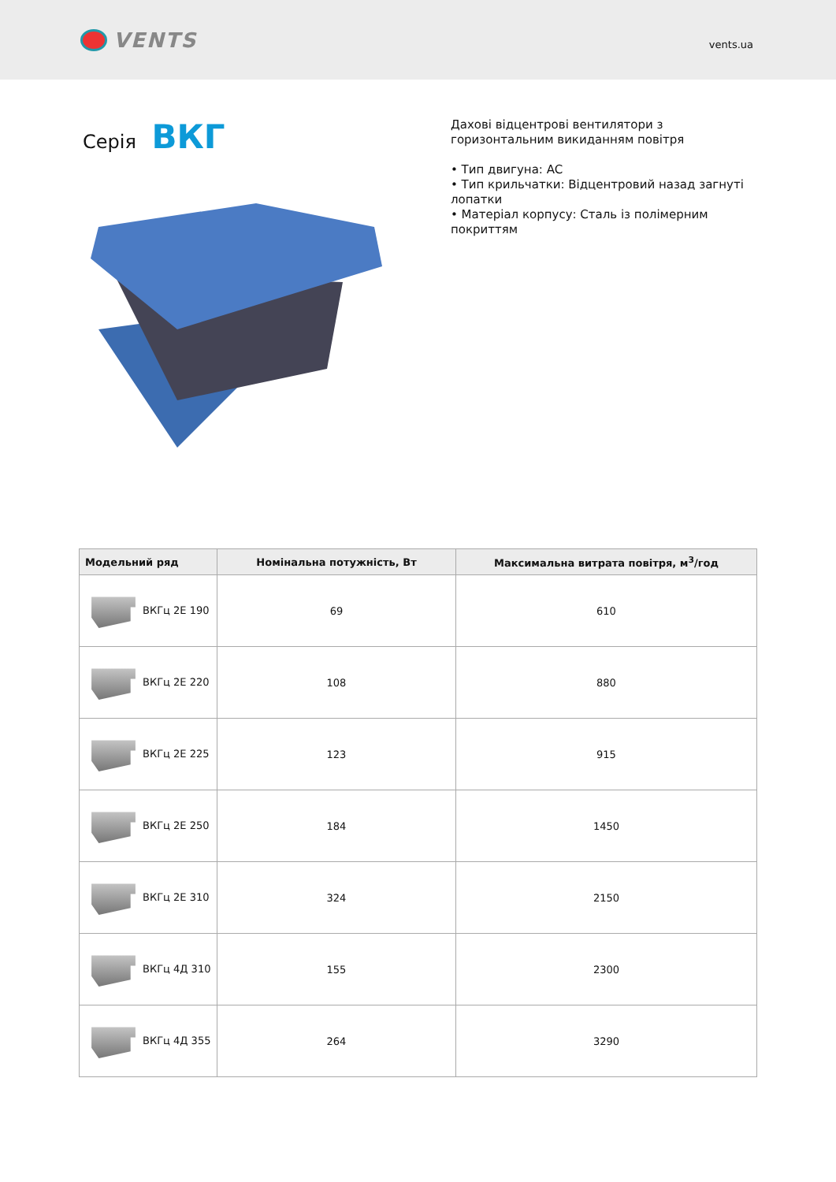VENTS
vents.ua
Серія ВКГ
Дахові відцентрові вентилятори з
горизонтальним викиданням повітря
• Тип двигуна: AC
• Тип крильчатки: Відцентровий назад загнуті
лопатки
• Матеріал корпусу: Сталь із полімерним
покриттям
| Модельний ряд | Номінальна потужність, Вт | Максимальна витрата повітря, м<sup>3</sup>/год |
| --- | --- | --- |
| ВКГц 2Е 190 | 69 | 610 |
| ВКГц 2Е 220 | 108 | 880 |
| ВКГц 2Е 225 | 123 | 915 |
| ВКГц 2Е 250 | 184 | 1450 |
| ВКГц 2Е 310 | 324 | 2150 |
| ВКГц 4Д 310 | 155 | 2300 |
| ВКГц 4Д 355 | 264 | 3290 |